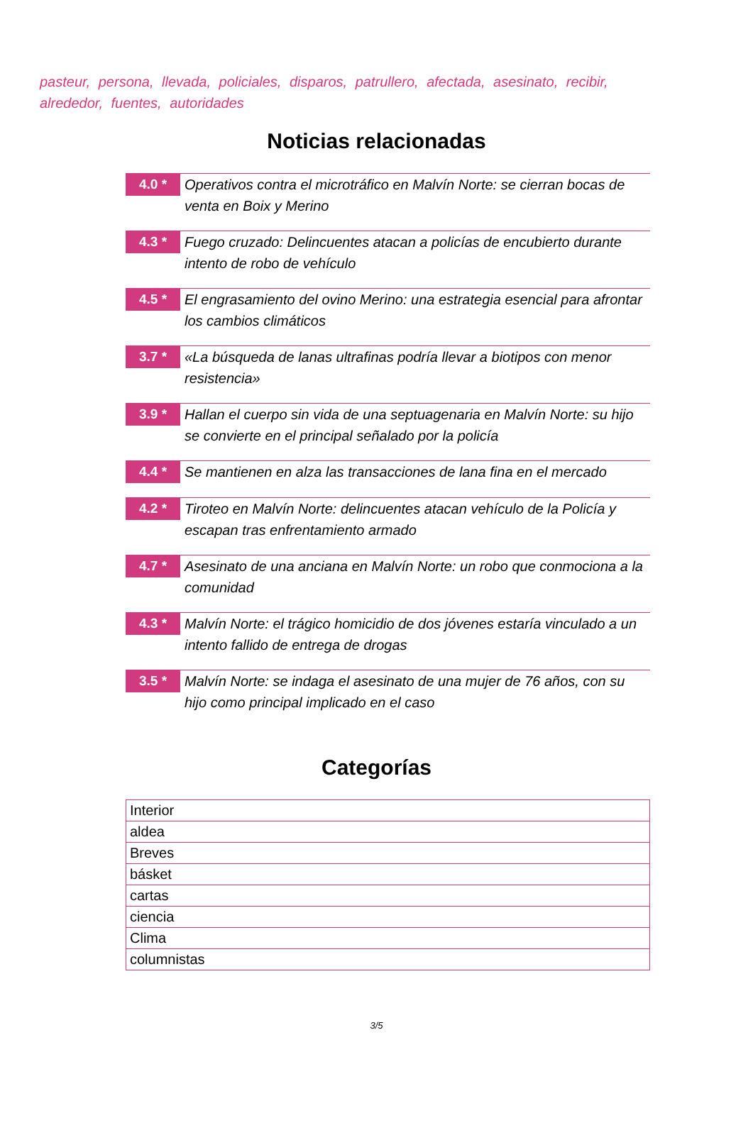pasteur, persona, llevada, policiales, disparos, patrullero, afectada, asesinato, recibir, alrededor, fuentes, autoridades
Noticias relacionadas
4.0 *
Operativos contra el microtráfico en Malvín Norte: se cierran bocas de venta en Boix y Merino
4.3 *
Fuego cruzado: Delincuentes atacan a policías de encubierto durante intento de robo de vehículo
4.5 *
El engrasamiento del ovino Merino: una estrategia esencial para afrontar los cambios climáticos
3.7 *
«La búsqueda de lanas ultrafinas podría llevar a biotipos con menor resistencia»
3.9 *
Hallan el cuerpo sin vida de una septuagenaria en Malvín Norte: su hijo se convierte en el principal señalado por la policía
4.4 *
Se mantienen en alza las transacciones de lana fina en el mercado
4.2 *
Tiroteo en Malvín Norte: delincuentes atacan vehículo de la Policía y escapan tras enfrentamiento armado
4.7 *
Asesinato de una anciana en Malvín Norte: un robo que conmociona a la comunidad
4.3 *
Malvín Norte: el trágico homicidio de dos jóvenes estaría vinculado a un intento fallido de entrega de drogas
3.5 *
Malvín Norte: se indaga el asesinato de una mujer de 76 años, con su hijo como principal implicado en el caso
Categorías
| Interior |
| aldea |
| Breves |
| básket |
| cartas |
| ciencia |
| Clima |
| columnistas |
3/5